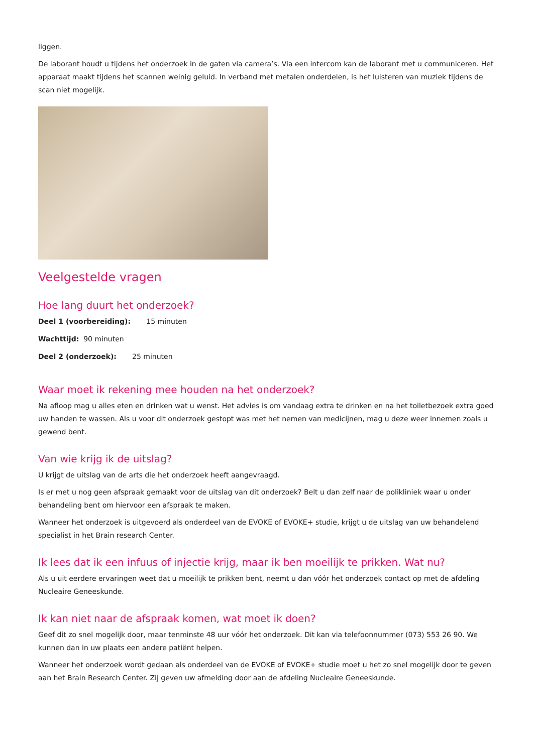liggen.
De laborant houdt u tijdens het onderzoek in de gaten via camera’s. Via een intercom kan de laborant met u communiceren. Het apparaat maakt tijdens het scannen weinig geluid. In verband met metalen onderdelen, is het luisteren van muziek tijdens de scan niet mogelijk.
Veelgestelde vragen
Hoe lang duurt het onderzoek?
Deel 1 (voorbereiding): 15 minuten
Wachttijd: 90 minuten
Deel 2 (onderzoek): 25 minuten
Waar moet ik rekening mee houden na het onderzoek?
Na afloop mag u alles eten en drinken wat u wenst. Het advies is om vandaag extra te drinken en na het toiletbezoek extra goed uw handen te wassen. Als u voor dit onderzoek gestopt was met het nemen van medicijnen, mag u deze weer innemen zoals u gewend bent.
Van wie krijg ik de uitslag?
U krijgt de uitslag van de arts die het onderzoek heeft aangevraagd.
Is er met u nog geen afspraak gemaakt voor de uitslag van dit onderzoek? Belt u dan zelf naar de polikliniek waar u onder behandeling bent om hiervoor een afspraak te maken.
Wanneer het onderzoek is uitgevoerd als onderdeel van de EVOKE of EVOKE+ studie, krijgt u de uitslag van uw behandelend specialist in het Brain research Center.
Ik lees dat ik een infuus of injectie krijg, maar ik ben moeilijk te prikken. Wat nu?
Als u uit eerdere ervaringen weet dat u moeilijk te prikken bent, neemt u dan vóór het onderzoek contact op met de afdeling Nucleaire Geneeskunde.
Ik kan niet naar de afspraak komen, wat moet ik doen?
Geef dit zo snel mogelijk door, maar tenminste 48 uur vóór het onderzoek. Dit kan via telefoonnummer (073) 553 26 90. We kunnen dan in uw plaats een andere patiënt helpen.
Wanneer het onderzoek wordt gedaan als onderdeel van de EVOKE of EVOKE+ studie moet u het zo snel mogelijk door te geven aan het Brain Research Center. Zij geven uw afmelding door aan de afdeling Nucleaire Geneeskunde.